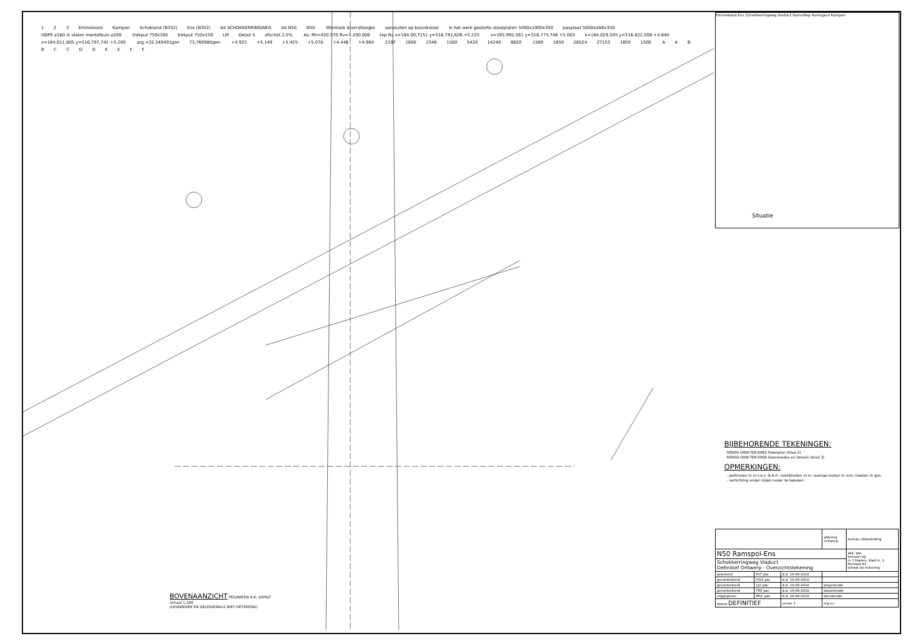1 2 3 Emmeloord Kampen Schokland (N352) Ens (N352) AS SCHOKKERRINGWEG AS N50 N50 Minimale doorrijhoogte aansluiten op bezinksloot in het werk gestorte stootplaten 5000x1000x350 pasplaat 5000xVARx350 HDPE ⌀160 in stalen mantelbuis ⌀200 trekput 750x300 trekput 750x150 LM Detail 5 afschot 2,5% As: Rh=450.570 Rv=1.200.000 top Rv x=184.00,7151 y=516.791,626 +5.225 x=183.992,561 y=516.773,746 +5.003 x=184.029,045 y=516.822,508 +4.640 x=184.011,805 y=516.797,742 +5.200 arg.=32,549401gon 73,760980gon +4.925 +5.149 +5.425 +5.078 +4.448 +4.964 2197 1600 2348 1500 5420 14240 8820 1500 1850 28524 27153 1850 1500 AABBCCDDEEFF
Emmeloord Ens Schokkerringweg Viaduct Ramsdiep Ramsgeul Kampen
Situatie
BIJBEHORENDE TEKENINGEN:
REN50-OKW-TEK-0065 Palenplan (blad 2)
REN50-OKW-TEK-0066 Doorsnedes en Details (blad 3)
OPMERKINGEN:
- peilmaten in m t.o.v. N.A.P.; coordinaten in m; overige maten in mm; hoeken in gon
- verlichting onder rijdek nader te bepalen
BOVENAANZICHT PEILMATEN B.K. ASFALT
Schaal 1:200
(LEUNINGEN EN GELEIDERAILS NIET GETEKEND)
| | | | | afdeling Ontwerp | bureau uitbesteding |
| N50 Ramspol-Ens | | | | | akk. par. behoort bij in 3 bladen, blad nr. 1 formaat A1 schaal zie tekening |
| Schokkerringweg Viaduct Definitief Ontwerp - Overzichtstekening | | | | | |
| getekend | PvT par. | d.d. 10-06-2010 | | | |
| gecontroleerd | HGA par. | d.d. 10-06-2010 | | | |
| gecontroleerd | LJO par. | d.d. 10-06-2010 | projectcode | | |
| gecontroleerd | FRE par. | d.d. 10-06-2010 | dossiercode | | |
| vrijgegeven | MSC par. | d.d. 10-06-2010 | dienstcode | | |
| status DEFINITIEF | | versie 1 | reg.nr. | | |